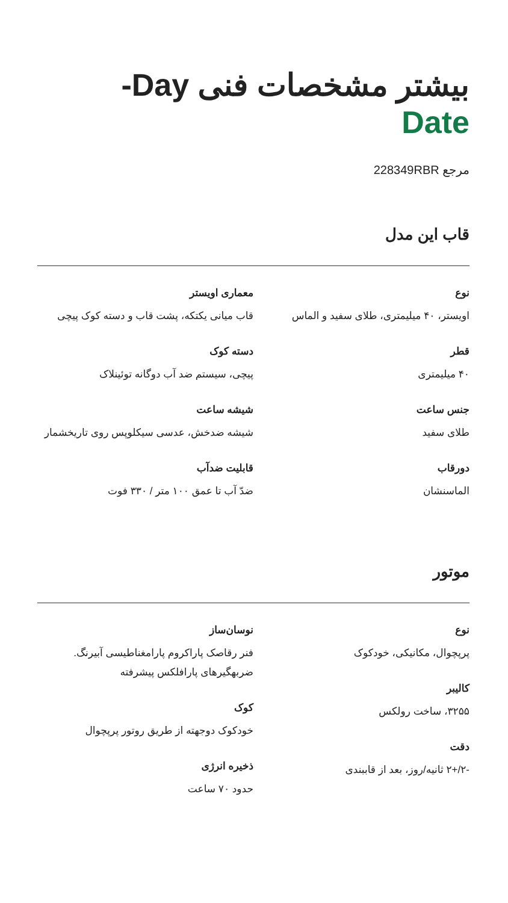بیشتر مشخصات فنی Day-
Date
مرجع 228349RBR
قاب این مدل
نوع
اویستر، ۴۰ میلیمتری، طلای سفید و الماس
قطر
۴۰ میلیمتری
جنس ساعت
طلای سفید
دورقاب
الماسنشان
معماری اویستر
قاب میانی یکتکه، پشت قاب و دسته کوک پیچی
دسته کوک
پیچی، سیستم ضد آب دوگانه توئینلاک
شیشه ساعت
شیشه ضدخش، عدسی سیکلوپس روی تاریخشمار
قابلیت ضدآب
ضدّ آب تا عمق ۱۰۰ متر / ۳۳۰ فوت
موتور
نوع
پرپچوال، مکانیکی، خودکوک
کالیبر
۳۲۵۵، ساخت رولکس
دقت
-۲/+۲ ثانیه/روز، بعد از قاببندی
نوسان‌ساز
فنر رقاصک پاراکروم پارامغناطیسی آبیرنگ.
ضربهگیرهای پارافلکس پیشرفته
کوک
خودکوک دوجهته از طریق روتور پرپچوال
ذخیره انرژی
حدود ۷۰ ساعت